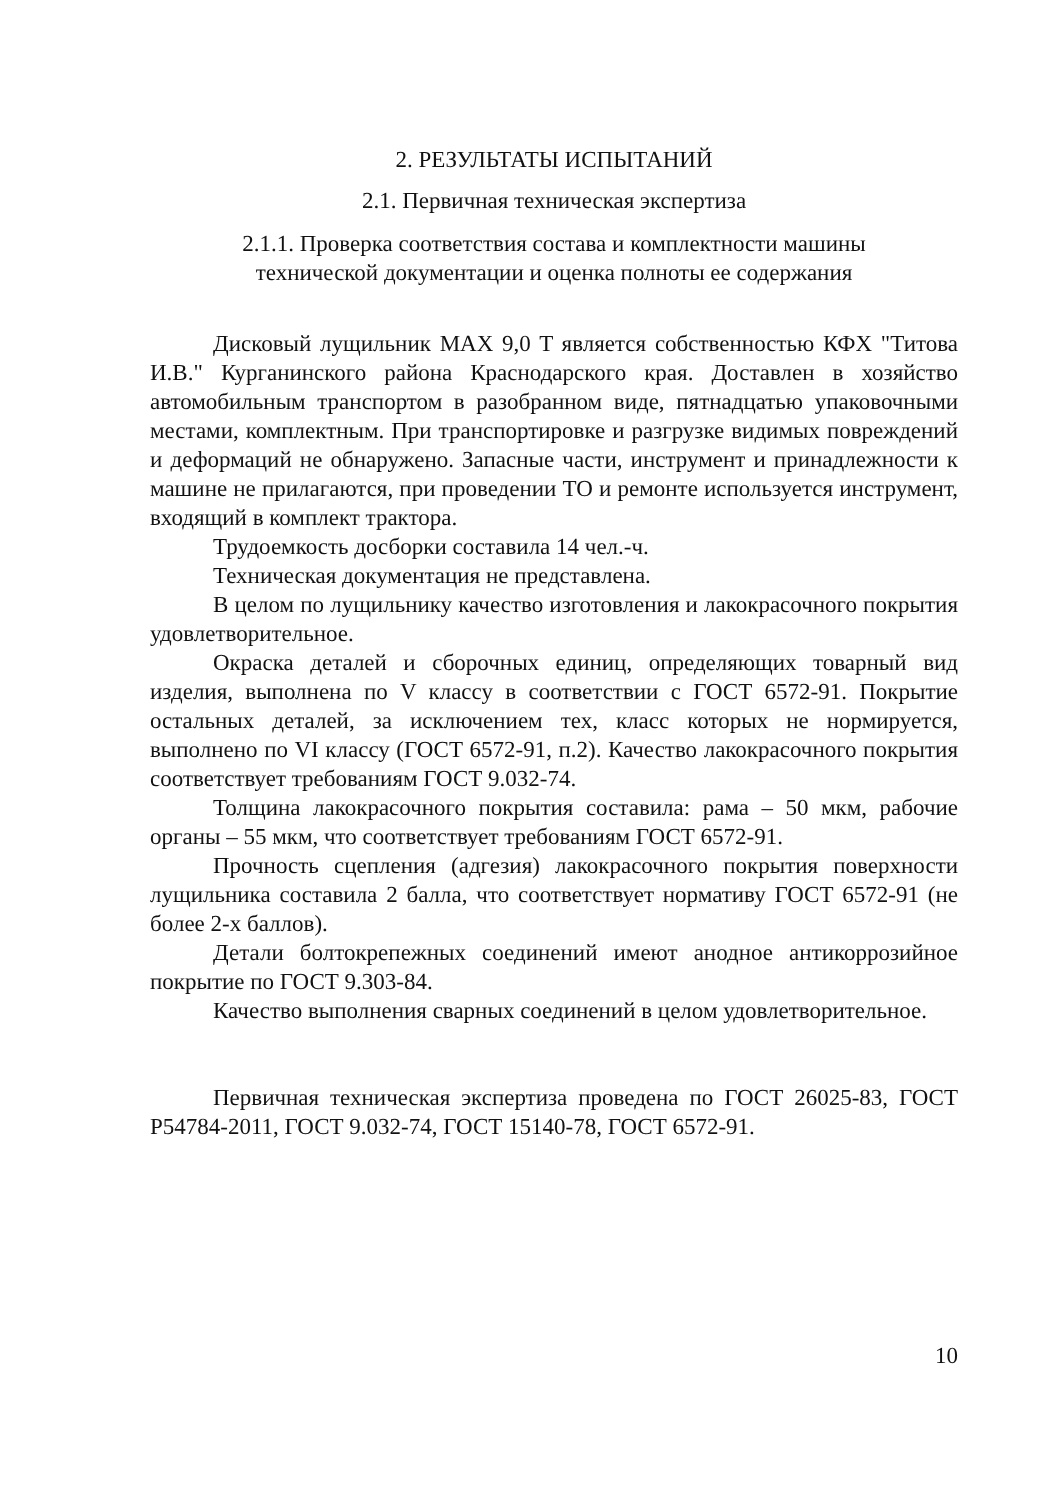2. РЕЗУЛЬТАТЫ ИСПЫТАНИЙ
2.1. Первичная техническая экспертиза
2.1.1. Проверка соответствия состава и комплектности машины
технической документации и оценка полноты ее содержания
Дисковый лущильник MAX 9,0 T является собственностью КФХ "Титова И.В." Курганинского района Краснодарского края. Доставлен в хозяйство автомобильным транспортом в разобранном виде, пятнадцатью упаковочными местами, комплектным. При транспортировке и разгрузке видимых повреждений и деформаций не обнаружено. Запасные части, инструмент и принадлежности к машине не прилагаются, при проведении ТО и ремонте используется инструмент, входящий в комплект трактора.
Трудоемкость досборки составила 14 чел.-ч.
Техническая документация не представлена.
В целом по лущильнику качество изготовления и лакокрасочного покрытия удовлетворительное.
Окраска деталей и сборочных единиц, определяющих товарный вид изделия, выполнена по V классу в соответствии с ГОСТ 6572-91. Покрытие остальных деталей, за исключением тех, класс которых не нормируется, выполнено по VI классу (ГОСТ 6572-91, п.2). Качество лакокрасочного покрытия соответствует требованиям ГОСТ 9.032-74.
Толщина лакокрасочного покрытия составила: рама – 50 мкм, рабочие органы – 55 мкм, что соответствует требованиям ГОСТ 6572-91.
Прочность сцепления (адгезия) лакокрасочного покрытия поверхности лущильника составила 2 балла, что соответствует нормативу ГОСТ 6572-91 (не более 2-х баллов).
Детали болтокрепежных соединений имеют анодное антикоррозийное покрытие по ГОСТ 9.303-84.
Качество выполнения сварных соединений в целом удовлетворительное.
Первичная техническая экспертиза проведена по ГОСТ 26025-83, ГОСТ Р54784-2011, ГОСТ 9.032-74, ГОСТ 15140-78, ГОСТ 6572-91.
10